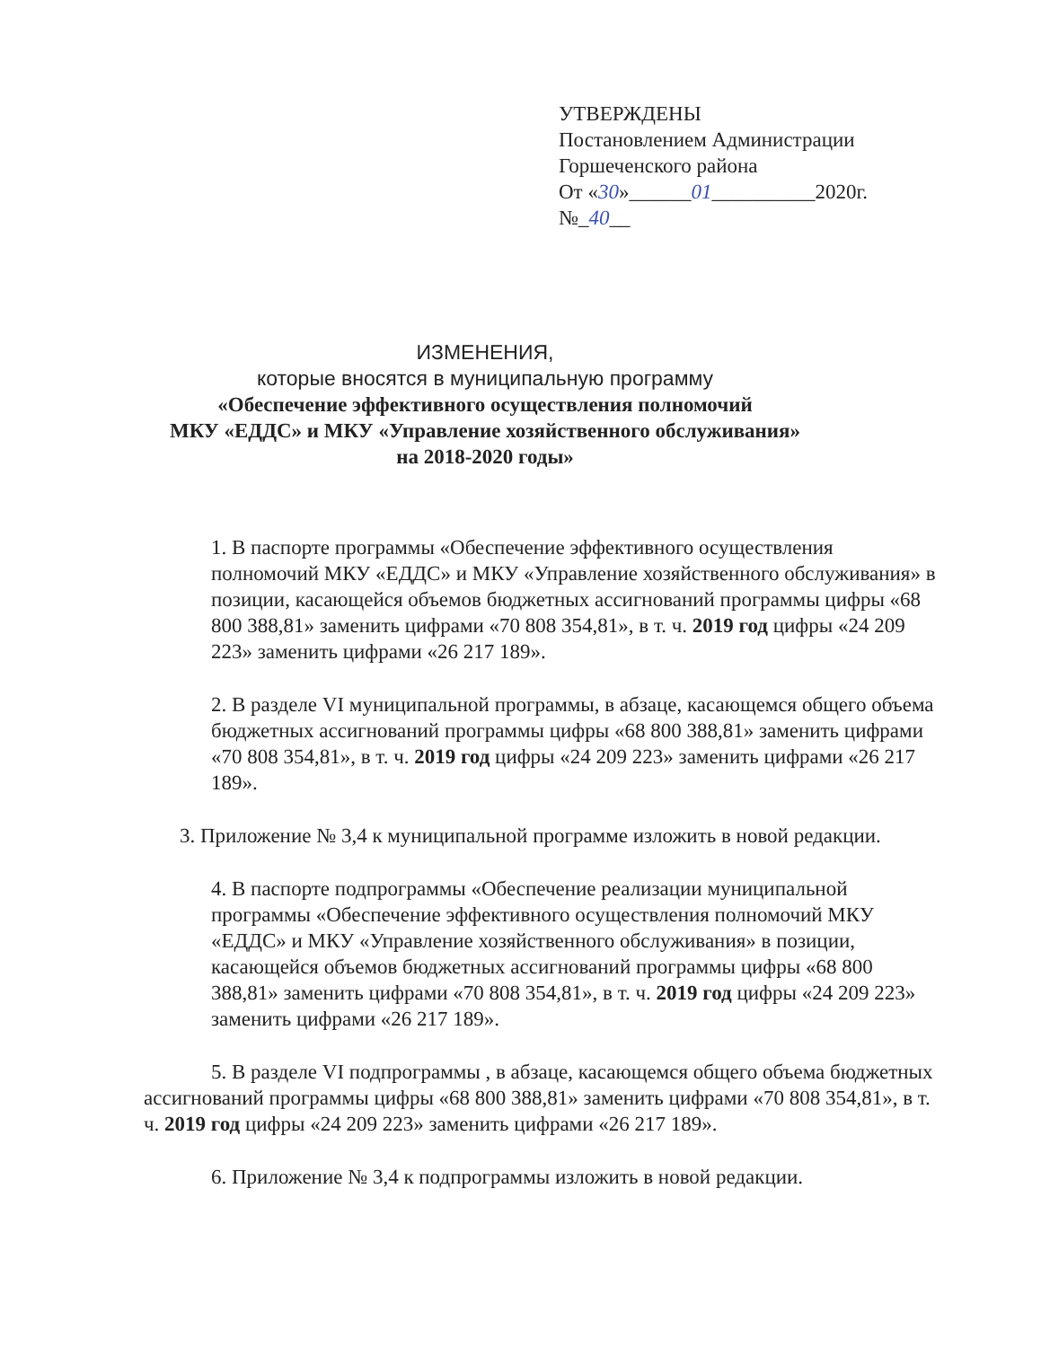УТВЕРЖДЕНЫ
Постановлением Администрации
Горшеченского района
От «30»______01__________2020г.
№_40__
ИЗМЕНЕНИЯ,
которые вносятся в муниципальную программу
«Обеспечение эффективного осуществления полномочий
МКУ «ЕДДС» и МКУ «Управление хозяйственного обслуживания»
на 2018-2020 годы»
1. В паспорте программы «Обеспечение эффективного осуществления полномочий МКУ «ЕДДС» и МКУ «Управление хозяйственного обслуживания» в позиции, касающейся объемов бюджетных ассигнований программы цифры «68 800 388,81» заменить цифрами «70 808 354,81», в т. ч. 2019 год цифры «24 209 223» заменить цифрами «26 217 189».
2. В разделе VI муниципальной программы, в абзаце, касающемся общего объема бюджетных ассигнований программы цифры «68 800 388,81» заменить цифрами «70 808 354,81», в т. ч. 2019 год цифры «24 209 223» заменить цифрами «26 217 189».
3. Приложение № 3,4 к муниципальной программе изложить в новой редакции.
4. В паспорте подпрограммы «Обеспечение реализации муниципальной программы «Обеспечение эффективного осуществления полномочий МКУ «ЕДДС» и МКУ «Управление хозяйственного обслуживания» в позиции, касающейся объемов бюджетных ассигнований программы цифры «68 800 388,81» заменить цифрами «70 808 354,81», в т. ч. 2019 год цифры «24 209 223» заменить цифрами «26 217 189».
5. В разделе VI подпрограммы , в абзаце, касающемся общего объема бюджетных ассигнований программы цифры «68 800 388,81» заменить цифрами «70 808 354,81», в т. ч. 2019 год цифры «24 209 223» заменить цифрами «26 217 189».
6. Приложение № 3,4 к подпрограммы изложить в новой редакции.